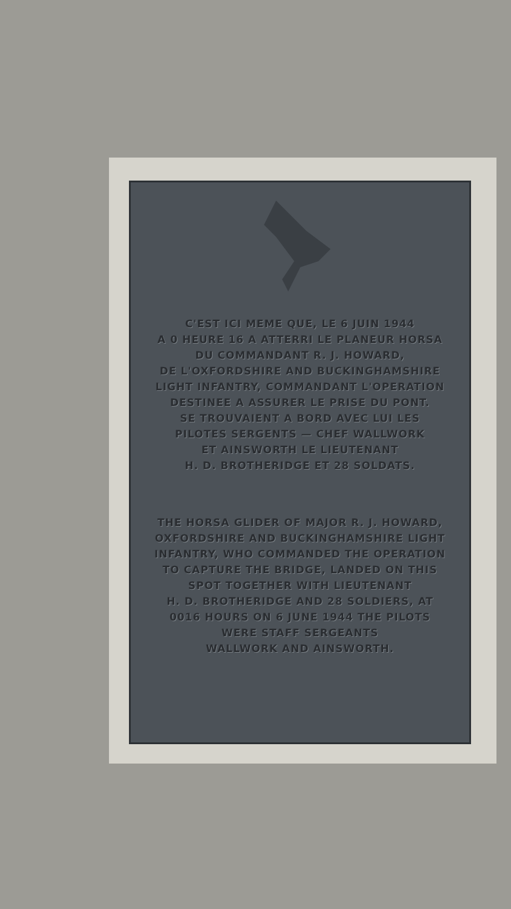C'EST ICI MEME QUE, LE 6 JUIN 1944
A 0 HEURE 16 A ATTERRI LE PLANEUR HORSA
DU COMMANDANT R. J. HOWARD,
DE L'OXFORDSHIRE AND BUCKINGHAMSHIRE
LIGHT INFANTRY, COMMANDANT L'OPERATION
DESTINEE A ASSURER LE PRISE DU PONT.
SE TROUVAIENT A BORD AVEC LUI LES
PILOTES SERGENTS — CHEF WALLWORK
ET AINSWORTH LE LIEUTENANT
H. D. BROTHERIDGE ET 28 SOLDATS.
THE HORSA GLIDER OF MAJOR R. J. HOWARD,
OXFORDSHIRE AND BUCKINGHAMSHIRE LIGHT
INFANTRY, WHO COMMANDED THE OPERATION
TO CAPTURE THE BRIDGE, LANDED ON THIS
SPOT TOGETHER WITH LIEUTENANT
H. D. BROTHERIDGE AND 28 SOLDIERS, AT
0016 HOURS ON 6 JUNE 1944 THE PILOTS
WERE STAFF SERGEANTS
WALLWORK AND AINSWORTH.